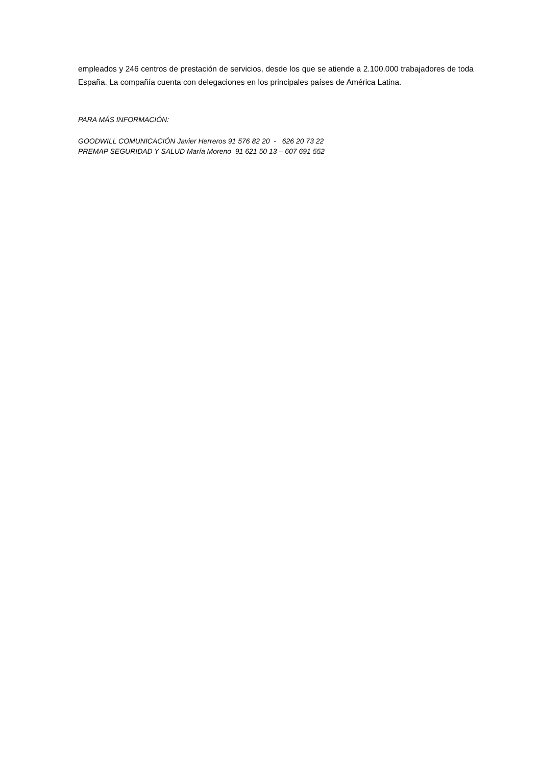empleados y 246 centros de prestación de servicios, desde los que se atiende a 2.100.000 trabajadores de toda España. La compañía cuenta con delegaciones en los principales países de América Latina.
PARA MÁS INFORMACIÓN:
GOODWILL COMUNICACIÓN Javier Herreros 91 576 82 20 - 626 20 73 22
PREMAP SEGURIDAD Y SALUD María Moreno 91 621 50 13 – 607 691 552